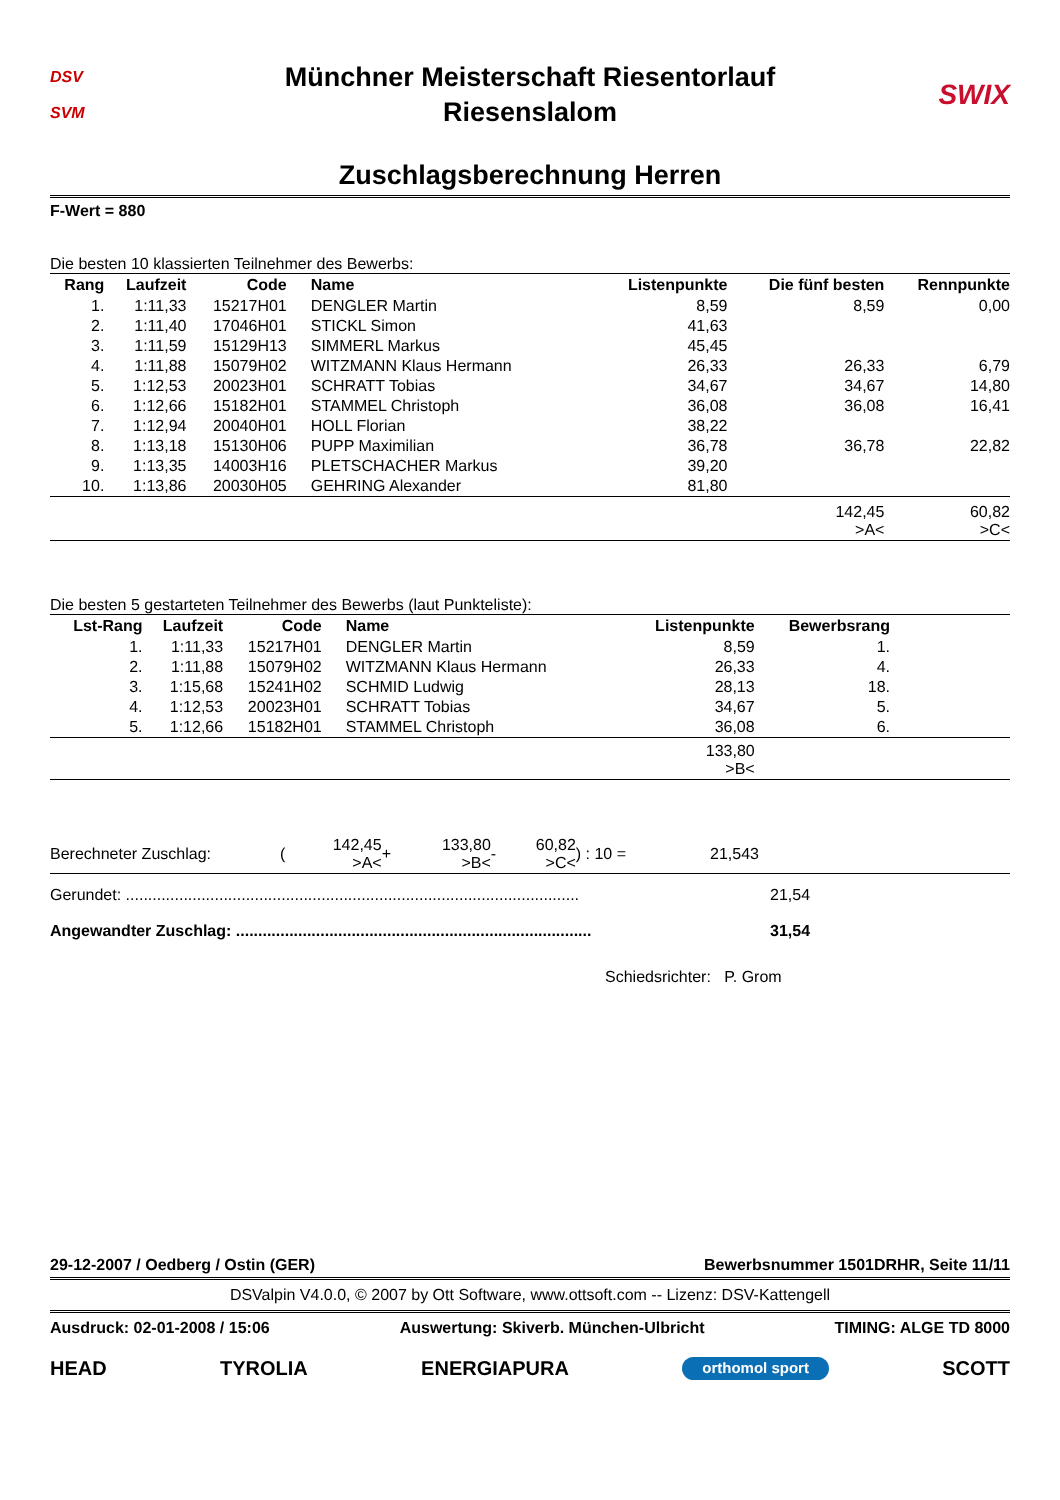DSV
SVM
Münchner Meisterschaft Riesentorlauf
Riesenslalom
SWIX
Zuschlagsberechnung Herren
F-Wert = 880
Die besten 10 klassierten Teilnehmer des Bewerbs:
| Rang | Laufzeit | Code | Name | Listenpunkte | Die fünf besten | Rennpunkte |
| --- | --- | --- | --- | --- | --- | --- |
| 1. | 1:11,33 | 15217H01 | DENGLER Martin | 8,59 | 8,59 | 0,00 |
| 2. | 1:11,40 | 17046H01 | STICKL Simon | 41,63 | | |
| 3. | 1:11,59 | 15129H13 | SIMMERL Markus | 45,45 | | |
| 4. | 1:11,88 | 15079H02 | WITZMANN Klaus Hermann | 26,33 | 26,33 | 6,79 |
| 5. | 1:12,53 | 20023H01 | SCHRATT Tobias | 34,67 | 34,67 | 14,80 |
| 6. | 1:12,66 | 15182H01 | STAMMEL Christoph | 36,08 | 36,08 | 16,41 |
| 7. | 1:12,94 | 20040H01 | HOLL Florian | 38,22 | | |
| 8. | 1:13,18 | 15130H06 | PUPP Maximilian | 36,78 | 36,78 | 22,82 |
| 9. | 1:13,35 | 14003H16 | PLETSCHACHER Markus | 39,20 | | |
| 10. | 1:13,86 | 20030H05 | GEHRING Alexander | 81,80 | | |
| | | | | | 142,45 >A< | 60,82 >C< |
Die besten 5 gestarteten Teilnehmer des Bewerbs (laut Punkteliste):
| Lst-Rang | Laufzeit | Code | Name | Listenpunkte | Bewerbsrang | |
| --- | --- | --- | --- | --- | --- | --- |
| 1. | 1:11,33 | 15217H01 | DENGLER Martin | 8,59 | 1. | |
| 2. | 1:11,88 | 15079H02 | WITZMANN Klaus Hermann | 26,33 | 4. | |
| 3. | 1:15,68 | 15241H02 | SCHMID Ludwig | 28,13 | 18. | |
| 4. | 1:12,53 | 20023H01 | SCHRATT Tobias | 34,67 | 5. | |
| 5. | 1:12,66 | 15182H01 | STAMMEL Christoph | 36,08 | 6. | |
| | | | | 133,80 >B< | | |
| Berechneter Zuschlag: | ( | 142,45 >A< | + | 133,80 >B< | - | 60,82 >C< | ) : 10 = | 21,543 |
Gerundet: ...................................................................................................... 21,54
Angewandter Zuschlag: ................................................................................ 31,54
Schiedsrichter: P. Grom
29-12-2007 / Oedberg / Ostin (GER) Bewerbsnummer 1501DRHR, Seite 11/11
DSValpin V4.0.0, © 2007 by Ott Software, www.ottsoft.com -- Lizenz: DSV-Kattengell
Ausdruck: 02-01-2008 / 15:06 Auswertung: Skiverb. München-Ulbricht TIMING: ALGE TD 8000
HEAD TYROLIA ENERGIAPURA orthomol sport SCOTT